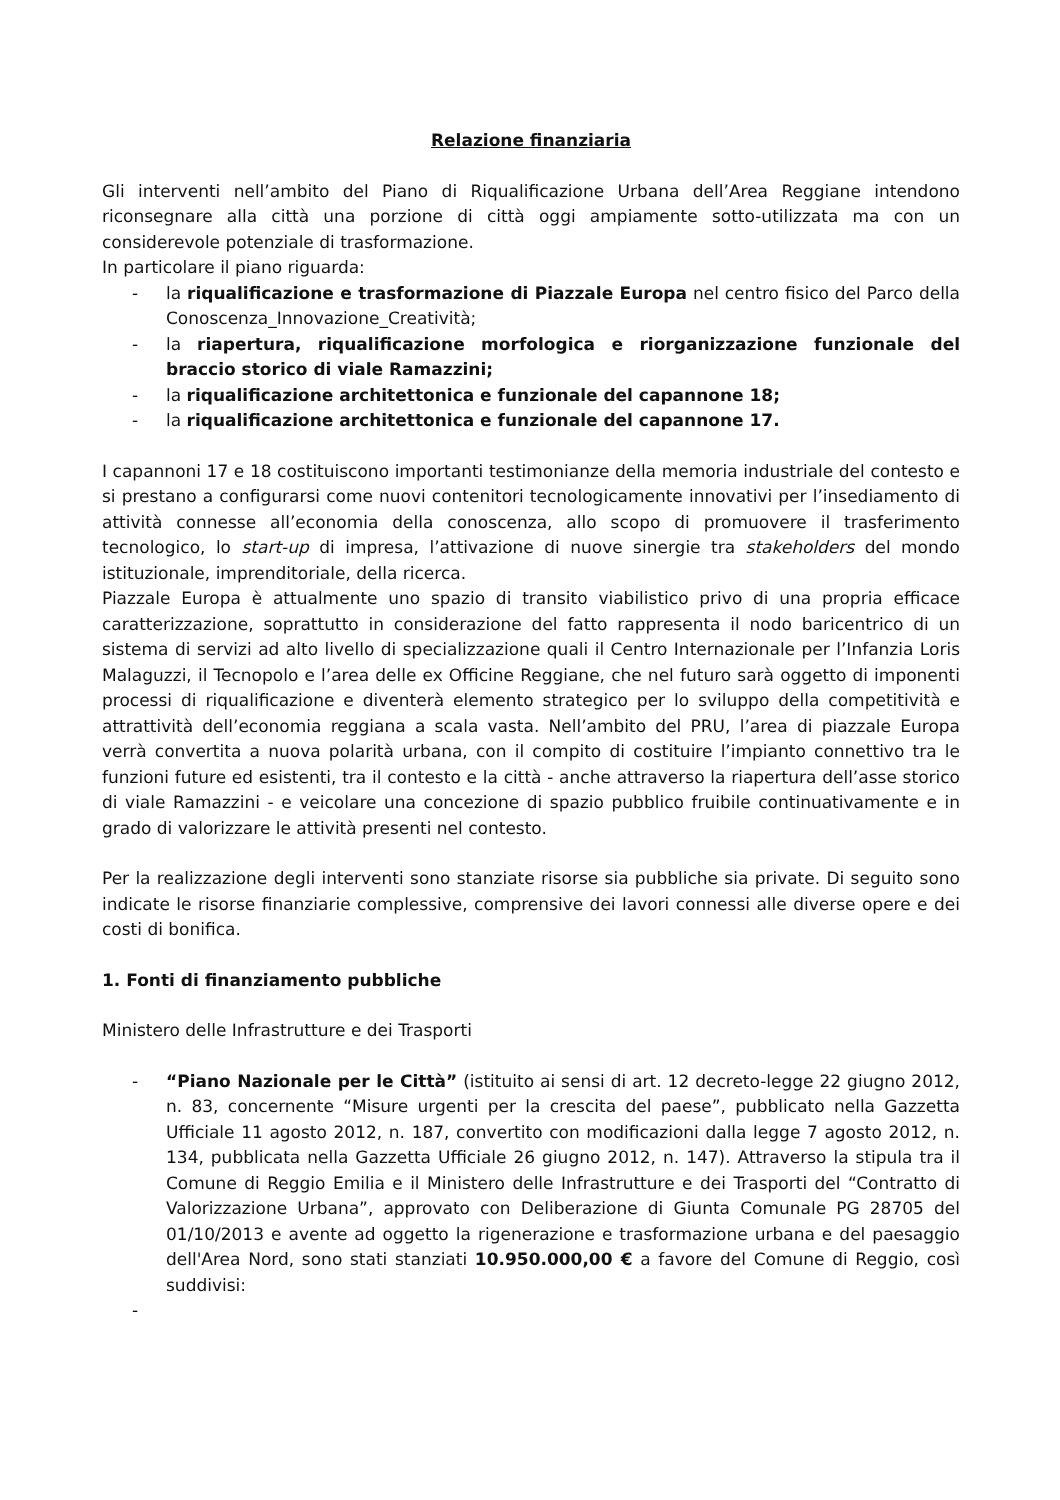Relazione finanziaria
Gli interventi nell’ambito del Piano di Riqualificazione Urbana dell’Area Reggiane intendono riconsegnare alla città una porzione di città oggi ampiamente sotto-utilizzata ma con un considerevole potenziale di trasformazione.
In particolare il piano riguarda:
- la riqualificazione e trasformazione di Piazzale Europa nel centro fisico del Parco della Conoscenza_Innovazione_Creatività;
- la riapertura, riqualificazione morfologica e riorganizzazione funzionale del braccio storico di viale Ramazzini;
- la riqualificazione architettonica e funzionale del capannone 18;
- la riqualificazione architettonica e funzionale del capannone 17.
I capannoni 17 e 18 costituiscono importanti testimonianze della memoria industriale del contesto e si prestano a configurarsi come nuovi contenitori tecnologicamente innovativi per l’insediamento di attività connesse all’economia della conoscenza, allo scopo di promuovere il trasferimento tecnologico, lo start-up di impresa, l’attivazione di nuove sinergie tra stakeholders del mondo istituzionale, imprenditoriale, della ricerca.
Piazzale Europa è attualmente uno spazio di transito viabilistico privo di una propria efficace caratterizzazione, soprattutto in considerazione del fatto rappresenta il nodo baricentrico di un sistema di servizi ad alto livello di specializzazione quali il Centro Internazionale per l’Infanzia Loris Malaguzzi, il Tecnopolo e l’area delle ex Officine Reggiane, che nel futuro sarà oggetto di imponenti processi di riqualificazione e diventerà elemento strategico per lo sviluppo della competitività e attrattività dell’economia reggiana a scala vasta. Nell’ambito del PRU, l’area di piazzale Europa verrà convertita a nuova polarità urbana, con il compito di costituire l’impianto connettivo tra le funzioni future ed esistenti, tra il contesto e la città - anche attraverso la riapertura dell’asse storico di viale Ramazzini - e veicolare una concezione di spazio pubblico fruibile continuativamente e in grado di valorizzare le attività presenti nel contesto.
Per la realizzazione degli interventi sono stanziate risorse sia pubbliche sia private. Di seguito sono indicate le risorse finanziarie complessive, comprensive dei lavori connessi alle diverse opere e dei costi di bonifica.
1. Fonti di finanziamento pubbliche
Ministero delle Infrastrutture e dei Trasporti
- “Piano Nazionale per le Città” (istituito ai sensi di art. 12 decreto-legge 22 giugno 2012, n. 83, concernente “Misure urgenti per la crescita del paese”, pubblicato nella Gazzetta Ufficiale 11 agosto 2012, n. 187, convertito con modificazioni dalla legge 7 agosto 2012, n. 134, pubblicata nella Gazzetta Ufficiale 26 giugno 2012, n. 147). Attraverso la stipula tra il Comune di Reggio Emilia e il Ministero delle Infrastrutture e dei Trasporti del “Contratto di Valorizzazione Urbana”, approvato con Deliberazione di Giunta Comunale PG 28705 del 01/10/2013 e avente ad oggetto la rigenerazione e trasformazione urbana e del paesaggio dell'Area Nord, sono stati stanziati 10.950.000,00 € a favore del Comune di Reggio, così suddivisi:
-